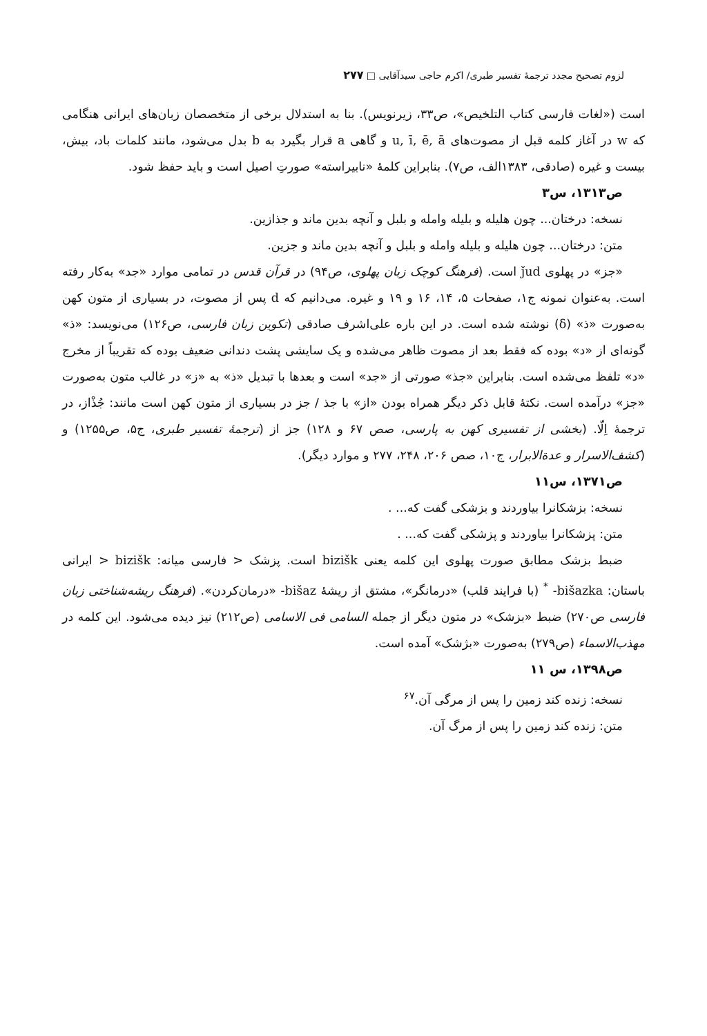لزوم تصحیح مجدد ترجمهٔ تفسیر طبری/ اکرم حاجی سیدآقایی □ ۲۷۷
است («لغات فارسی کتاب التلخیص»، ص۳۳، زیرنویس). بنا به استدلال برخی از متخصصان زبان‌های ایرانی هنگامی که w در آغاز کلمه قبل از مصوت‌های u, ī, ē, ā و گاهی a قرار بگیرد به b بدل می‌شود، مانند کلمات باد، بیش، بیست و غیره (صادقی، ۱۳۸۳الف، ص۷). بنابراین کلمهٔ «نابیراسته» صورتِ اصیل است و باید حفظ شود.
ص۱۳۱۳، س۳
نسخه: درختان... چون هلیله و بلیله وامله و بلبل و آنچه بدین ماند و جذازین.
متن: درختان... چون هلیله و بلیله وامله و بلبل و آنچه بدین ماند و جزین.
«جز» در پهلوی ǰud است. (فرهنگ کوچک زبان پهلوی، ص۹۴) در قرآن قدس در تمامی موارد «جد» به‌کار رفته است. به‌عنوان نمونه ج۱، صفحات ۵، ۱۴، ۱۶ و ۱۹ و غیره. می‌دانیم که d پس از مصوت، در بسیاری از متون کهن به‌صورت «ذ» (δ) نوشته شده است. در این باره علی‌اشرف صادقی (تکوین زبان فارسی، ص۱۲۶) می‌نویسد: «ذ» گونه‌ای از «د» بوده که فقط بعد از مصوت ظاهر می‌شده و یک سایشی پشت دندانی ضعیف بوده که تقریباً از مخرج «د» تلفظ می‌شده است. بنابراین «جذ» صورتی از «جد» است و بعدها با تبدیل «ذ» به «ز» در غالب متون به‌صورت «جز» درآمده است. نکتهٔ قابل ذکر دیگر همراه بودن «از» با جذ / جز در بسیاری از متون کهن است مانند: جُذْاز، در ترجمهٔ اِلّا. (بخشی از تفسیری کهن به پارسی، صص ۶۷ و ۱۲۸) جز از (ترجمهٔ تفسیر طبری، ج۵، ص۱۲۵۵) و (کشف‌الاسرار و عدة‌الابرار، ج۱۰، صص ۲۰۶، ۲۴۸، ۲۷۷ و موارد دیگر).
ص۱۳۷۱، س۱۱
نسخه: بزشکانرا بیاوردند و بزشکی گفت که... .
متن: پزشکانرا بیاوردند و پزشکی گفت که... .
ضبط بزشک مطابق صورت پهلوی این کلمه یعنی bizišk است. پزشک < فارسی میانه: bizišk < ایرانی باستان: bišazka- <sup>*</sup> (با فرایند قلب) «درمانگر»، مشتق از ریشهٔ bišaz- «درمان‌کردن». (فرهنگ ریشه‌شناختی زبان فارسی ص۲۷۰) ضبط «بزشک» در متون دیگر از جمله السامی فی الاسامی (ص۲۱۲) نیز دیده می‌شود. این کلمه در مهذب‌الاسماء (ص۲۷۹) به‌صورت «بژشک» آمده است.
ص۱۳۹۸، س ۱۱
نسخه: زنده کند زمین را پس از مرگی آن.<sup>۶۷</sup>
متن: زنده کند زمین را پس از مرگ آن.